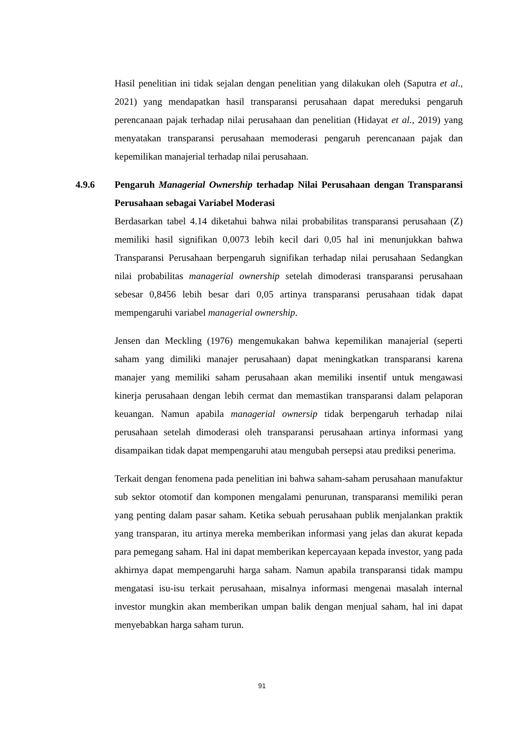Hasil penelitian ini tidak sejalan dengan penelitian yang dilakukan oleh (Saputra et al., 2021) yang mendapatkan hasil transparansi perusahaan dapat mereduksi pengaruh perencanaan pajak terhadap nilai perusahaan dan penelitian (Hidayat et al., 2019) yang menyatakan transparansi perusahaan memoderasi pengaruh perencanaan pajak dan kepemilikan manajerial terhadap nilai perusahaan.
4.9.6 Pengaruh Managerial Ownership terhadap Nilai Perusahaan dengan Transparansi Perusahaan sebagai Variabel Moderasi
Berdasarkan tabel 4.14 diketahui bahwa nilai probabilitas transparansi perusahaan (Z) memiliki hasil signifikan 0,0073 lebih kecil dari 0,05 hal ini menunjukkan bahwa Transparansi Perusahaan berpengaruh signifikan terhadap nilai perusahaan Sedangkan nilai probabilitas managerial ownership setelah dimoderasi transparansi perusahaan sebesar 0,8456 lebih besar dari 0,05 artinya transparansi perusahaan tidak dapat mempengaruhi variabel managerial ownership.
Jensen dan Meckling (1976) mengemukakan bahwa kepemilikan manajerial (seperti saham yang dimiliki manajer perusahaan) dapat meningkatkan transparansi karena manajer yang memiliki saham perusahaan akan memiliki insentif untuk mengawasi kinerja perusahaan dengan lebih cermat dan memastikan transparansi dalam pelaporan keuangan. Namun apabila managerial ownersip tidak berpengaruh terhadap nilai perusahaan setelah dimoderasi oleh transparansi perusahaan artinya informasi yang disampaikan tidak dapat mempengaruhi atau mengubah persepsi atau prediksi penerima.
Terkait dengan fenomena pada penelitian ini bahwa saham-saham perusahaan manufaktur sub sektor otomotif dan komponen mengalami penurunan, transparansi memiliki peran yang penting dalam pasar saham. Ketika sebuah perusahaan publik menjalankan praktik yang transparan, itu artinya mereka memberikan informasi yang jelas dan akurat kepada para pemegang saham. Hal ini dapat memberikan kepercayaan kepada investor, yang pada akhirnya dapat mempengaruhi harga saham. Namun apabila transparansi tidak mampu mengatasi isu-isu terkait perusahaan, misalnya informasi mengenai masalah internal investor mungkin akan memberikan umpan balik dengan menjual saham, hal ini dapat menyebabkan harga saham turun.
91